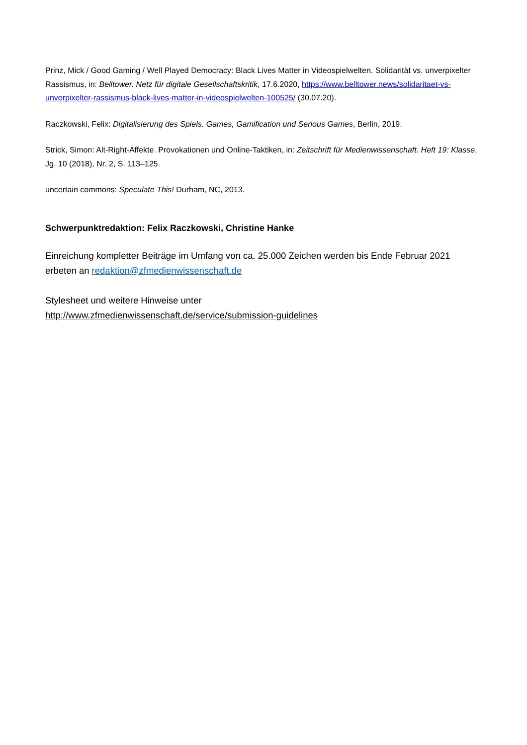Prinz, Mick / Good Gaming / Well Played Democracy: Black Lives Matter in Videospielwelten. Solidarität vs. unverpixelter Rassismus, in: Belltower. Netz für digitale Gesellschaftskritik, 17.6.2020, https://www.belltower.news/solidaritaet-vs-unverpixelter-rassismus-black-lives-matter-in-videospielwelten-100525/ (30.07.20).
Raczkowski, Felix: Digitalisierung des Spiels. Games, Gamification und Serious Games, Berlin, 2019.
Strick, Simon: Alt-Right-Affekte. Provokationen und Online-Taktiken, in: Zeitschrift für Medienwissenschaft. Heft 19: Klasse, Jg. 10 (2018), Nr. 2, S. 113–125.
uncertain commons: Speculate This! Durham, NC, 2013.
Schwerpunktredaktion: Felix Raczkowski, Christine Hanke
Einreichung kompletter Beiträge im Umfang von ca. 25.000 Zeichen werden bis Ende Februar 2021 erbeten an redaktion@zfmedienwissenschaft.de
Stylesheet und weitere Hinweise unter
http://www.zfmedienwissenschaft.de/service/submission-guidelines